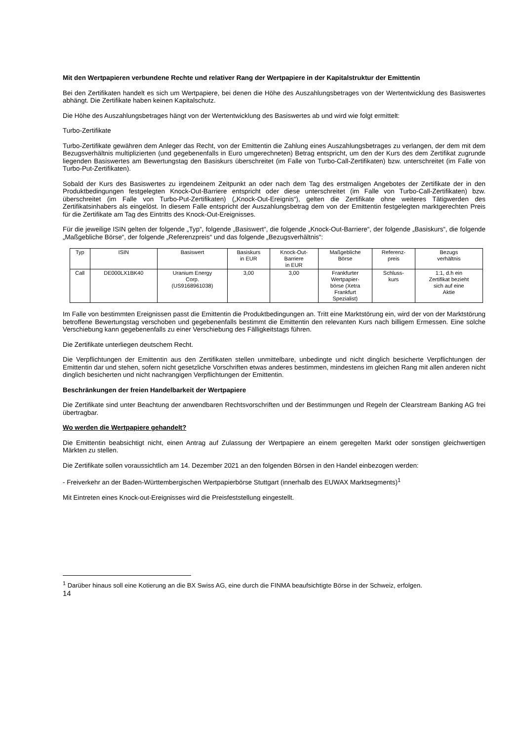Mit den Wertpapieren verbundene Rechte und relativer Rang der Wertpapiere in der Kapitalstruktur der Emittentin
Bei den Zertifikaten handelt es sich um Wertpapiere, bei denen die Höhe des Auszahlungsbetrages von der Wertentwicklung des Basiswertes abhängt. Die Zertifikate haben keinen Kapitalschutz.
Die Höhe des Auszahlungsbetrages hängt von der Wertentwicklung des Basiswertes ab und wird wie folgt ermittelt:
Turbo-Zertifikate
Turbo-Zertifikate gewähren dem Anleger das Recht, von der Emittentin die Zahlung eines Auszahlungsbetrages zu verlangen, der dem mit dem Bezugsverhältnis multiplizierten (und gegebenenfalls in Euro umgerechneten) Betrag entspricht, um den der Kurs des dem Zertifikat zugrunde liegenden Basiswertes am Bewertungstag den Basiskurs überschreitet (im Falle von Turbo-Call-Zertifikaten) bzw. unterschreitet (im Falle von Turbo-Put-Zertifikaten).
Sobald der Kurs des Basiswertes zu irgendeinem Zeitpunkt an oder nach dem Tag des erstmaligen Angebotes der Zertifikate der in den Produktbedingungen festgelegten Knock-Out-Barriere entspricht oder diese unterschreitet (im Falle von Turbo-Call-Zertifikaten) bzw. überschreitet (im Falle von Turbo-Put-Zertifikaten) („Knock-Out-Ereignis“), gelten die Zertifikate ohne weiteres Tätigwerden des Zertifikatsinhabers als eingelöst. In diesem Falle entspricht der Auszahlungsbetrag dem von der Emittentin festgelegten marktgerechten Preis für die Zertifikate am Tag des Eintritts des Knock-Out-Ereignisses.
Für die jeweilige ISIN gelten der folgende „Typ“, folgende „Basiswert“, die folgende „Knock-Out-Barriere“, der folgende „Basiskurs“, die folgende „Maßgebliche Börse“, der folgende „Referenzpreis“ und das folgende „Bezugsverhältnis“:
| Typ | ISIN | Basiswert | Basiskurs in EUR | Knock-Out- Barriere in EUR | Maßgebliche Börse | Referenz- preis | Bezugs verhältnis |
| Call | DE000LX1BK40 | Uranium Energy Corp. (US9168961038) | 3,00 | 3,00 | Frankfurter Wertpapier- börse (Xetra Frankfurt Spezialist) | Schluss- kurs | 1:1, d.h ein Zertifikat bezieht sich auf eine Aktie |
Im Falle von bestimmten Ereignissen passt die Emittentin die Produktbedingungen an. Tritt eine Marktstörung ein, wird der von der Marktstörung betroffene Bewertungstag verschoben und gegebenenfalls bestimmt die Emittentin den relevanten Kurs nach billigem Ermessen. Eine solche Verschiebung kann gegebenenfalls zu einer Verschiebung des Fälligkeitstags führen.
Die Zertifikate unterliegen deutschem Recht.
Die Verpflichtungen der Emittentin aus den Zertifikaten stellen unmittelbare, unbedingte und nicht dinglich besicherte Verpflichtungen der Emittentin dar und stehen, sofern nicht gesetzliche Vorschriften etwas anderes bestimmen, mindestens im gleichen Rang mit allen anderen nicht dinglich besicherten und nicht nachrangigen Verpflichtungen der Emittentin.
Beschränkungen der freien Handelbarkeit der Wertpapiere
Die Zertifikate sind unter Beachtung der anwendbaren Rechtsvorschriften und der Bestimmungen und Regeln der Clearstream Banking AG frei übertragbar.
Wo werden die Wertpapiere gehandelt?
Die Emittentin beabsichtigt nicht, einen Antrag auf Zulassung der Wertpapiere an einem geregelten Markt oder sonstigen gleichwertigen Märkten zu stellen.
Die Zertifikate sollen voraussichtlich am 14. Dezember 2021 an den folgenden Börsen in den Handel einbezogen werden:
- Freiverkehr an der Baden-Württembergischen Wertpapierbörse Stuttgart (innerhalb des EUWAX Marktsegments)<sup>1</sup>
Mit Eintreten eines Knock-out-Ereignisses wird die Preisfeststellung eingestellt.
<sup>1</sup> Darüber hinaus soll eine Kotierung an die BX Swiss AG, eine durch die FINMA beaufsichtigte Börse in der Schweiz, erfolgen.
14